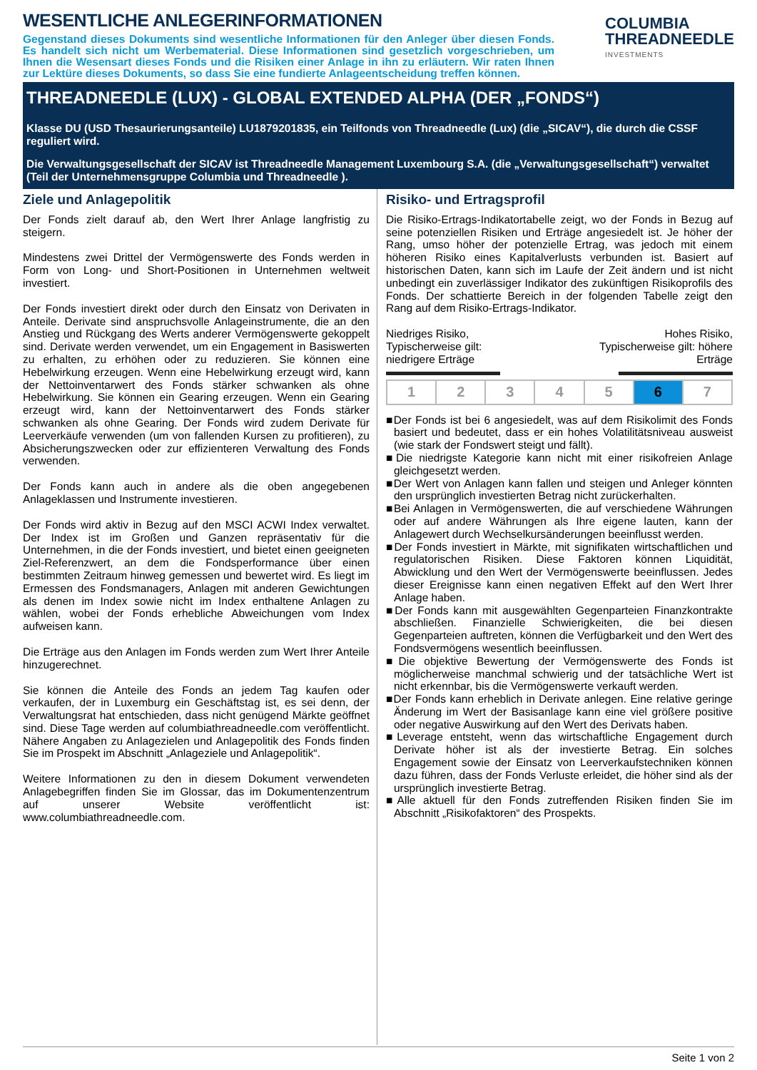WESENTLICHE ANLEGERINFORMATIONEN
Gegenstand dieses Dokuments sind wesentliche Informationen für den Anleger über diesen Fonds. Es handelt sich nicht um Werbematerial. Diese Informationen sind gesetzlich vorgeschrieben, um Ihnen die Wesensart dieses Fonds und die Risiken einer Anlage in ihn zu erläutern. Wir raten Ihnen zur Lektüre dieses Dokuments, so dass Sie eine fundierte Anlageentscheidung treffen können.
COLUMBIA
THREADNEEDLE
INVESTMENTS
THREADNEEDLE (LUX) - GLOBAL EXTENDED ALPHA (DER „FONDS“)
Klasse DU (USD Thesaurierungsanteile) LU1879201835, ein Teilfonds von Threadneedle (Lux) (die „SICAV“), die durch die CSSF reguliert wird.
Die Verwaltungsgesellschaft der SICAV ist Threadneedle Management Luxembourg S.A. (die „Verwaltungsgesellschaft“) verwaltet (Teil der Unternehmensgruppe Columbia und Threadneedle ).
Ziele und Anlagepolitik
Der Fonds zielt darauf ab, den Wert Ihrer Anlage langfristig zu steigern.
Mindestens zwei Drittel der Vermögenswerte des Fonds werden in Form von Long- und Short-Positionen in Unternehmen weltweit investiert.
Der Fonds investiert direkt oder durch den Einsatz von Derivaten in Anteile. Derivate sind anspruchsvolle Anlageinstrumente, die an den Anstieg und Rückgang des Werts anderer Vermögenswerte gekoppelt sind. Derivate werden verwendet, um ein Engagement in Basiswerten zu erhalten, zu erhöhen oder zu reduzieren. Sie können eine Hebelwirkung erzeugen. Wenn eine Hebelwirkung erzeugt wird, kann der Nettoinventarwert des Fonds stärker schwanken als ohne Hebelwirkung. Sie können ein Gearing erzeugen. Wenn ein Gearing erzeugt wird, kann der Nettoinventarwert des Fonds stärker schwanken als ohne Gearing. Der Fonds wird zudem Derivate für Leerverkäufe verwenden (um von fallenden Kursen zu profitieren), zu Absicherungszwecken oder zur effizienteren Verwaltung des Fonds verwenden.
Der Fonds kann auch in andere als die oben angegebenen Anlageklassen und Instrumente investieren.
Der Fonds wird aktiv in Bezug auf den MSCI ACWI Index verwaltet. Der Index ist im Großen und Ganzen repräsentativ für die Unternehmen, in die der Fonds investiert, und bietet einen geeigneten Ziel-Referenzwert, an dem die Fondsperformance über einen bestimmten Zeitraum hinweg gemessen und bewertet wird. Es liegt im Ermessen des Fondsmanagers, Anlagen mit anderen Gewichtungen als denen im Index sowie nicht im Index enthaltene Anlagen zu wählen, wobei der Fonds erhebliche Abweichungen vom Index aufweisen kann.
Die Erträge aus den Anlagen im Fonds werden zum Wert Ihrer Anteile hinzugerechnet.
Sie können die Anteile des Fonds an jedem Tag kaufen oder verkaufen, der in Luxemburg ein Geschäftstag ist, es sei denn, der Verwaltungsrat hat entschieden, dass nicht genügend Märkte geöffnet sind. Diese Tage werden auf columbiathreadneedle.com veröffentlicht. Nähere Angaben zu Anlagezielen und Anlagepolitik des Fonds finden Sie im Prospekt im Abschnitt „Anlageziele und Anlagepolitik“.
Weitere Informationen zu den in diesem Dokument verwendeten Anlagebegriffen finden Sie im Glossar, das im Dokumentenzentrum auf unserer Website veröffentlicht ist: www.columbiathreadneedle.com.
Risiko- und Ertragsprofil
Die Risiko-Ertrags-Indikatortabelle zeigt, wo der Fonds in Bezug auf seine potenziellen Risiken und Erträge angesiedelt ist. Je höher der Rang, umso höher der potenzielle Ertrag, was jedoch mit einem höheren Risiko eines Kapitalverlusts verbunden ist. Basiert auf historischen Daten, kann sich im Laufe der Zeit ändern und ist nicht unbedingt ein zuverlässiger Indikator des zukünftigen Risikoprofils des Fonds. Der schattierte Bereich in der folgenden Tabelle zeigt den Rang auf dem Risiko-Ertrags-Indikator.
Niedriges Risiko,
Typischerweise gilt:
niedrigere Erträge
Hohes Risiko,
Typischerweise gilt: höhere
Erträge
| 1 | 2 | 3 | 4 | 5 | 6 | 7 |
■Der Fonds ist bei 6 angesiedelt, was auf dem Risikolimit des Fonds basiert und bedeutet, dass er ein hohes Volatilitätsniveau ausweist (wie stark der Fondswert steigt und fällt).
■Die niedrigste Kategorie kann nicht mit einer risikofreien Anlage gleichgesetzt werden.
■Der Wert von Anlagen kann fallen und steigen und Anleger könnten den ursprünglich investierten Betrag nicht zurückerhalten.
■Bei Anlagen in Vermögenswerten, die auf verschiedene Währungen oder auf andere Währungen als Ihre eigene lauten, kann der Anlagewert durch Wechselkursänderungen beeinflusst werden.
■Der Fonds investiert in Märkte, mit signifikaten wirtschaftlichen und regulatorischen Risiken. Diese Faktoren können Liquidität, Abwicklung und den Wert der Vermögenswerte beeinflussen. Jedes dieser Ereignisse kann einen negativen Effekt auf den Wert Ihrer Anlage haben.
■Der Fonds kann mit ausgewählten Gegenparteien Finanzkontrakte abschließen. Finanzielle Schwierigkeiten, die bei diesen Gegenparteien auftreten, können die Verfügbarkeit und den Wert des Fondsvermögens wesentlich beeinflussen.
■Die objektive Bewertung der Vermögenswerte des Fonds ist möglicherweise manchmal schwierig und der tatsächliche Wert ist nicht erkennbar, bis die Vermögenswerte verkauft werden.
■Der Fonds kann erheblich in Derivate anlegen. Eine relative geringe Änderung im Wert der Basisanlage kann eine viel größere positive oder negative Auswirkung auf den Wert des Derivats haben.
■Leverage entsteht, wenn das wirtschaftliche Engagement durch Derivate höher ist als der investierte Betrag. Ein solches Engagement sowie der Einsatz von Leerverkaufstechniken können dazu führen, dass der Fonds Verluste erleidet, die höher sind als der ursprünglich investierte Betrag.
■Alle aktuell für den Fonds zutreffenden Risiken finden Sie im Abschnitt „Risikofaktoren“ des Prospekts.
Seite 1 von 2